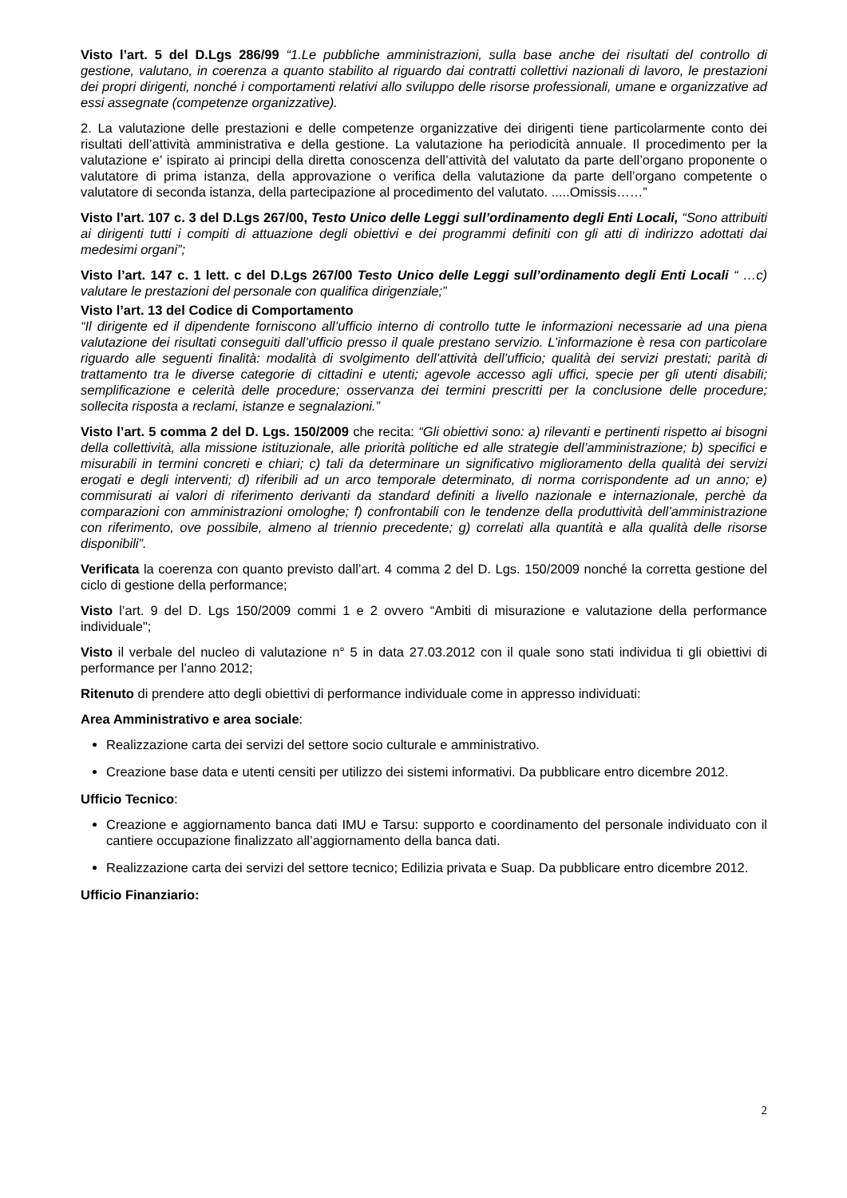Visto l’art. 5 del D.Lgs 286/99 “1.Le pubbliche amministrazioni, sulla base anche dei risultati del controllo di gestione, valutano, in coerenza a quanto stabilito al riguardo dai contratti collettivi nazionali di lavoro, le prestazioni dei propri dirigenti, nonché i comportamenti relativi allo sviluppo delle risorse professionali, umane e organizzative ad essi assegnate (competenze organizzative).
2. La valutazione delle prestazioni e delle competenze organizzative dei dirigenti tiene particolarmente conto dei risultati dell’attività amministrativa e della gestione. La valutazione ha periodicità annuale. Il procedimento per la valutazione e’ ispirato ai principi della diretta conoscenza dell’attività del valutato da parte dell’organo proponente o valutatore di prima istanza, della approvazione o verifica della valutazione da parte dell’organo competente o valutatore di seconda istanza, della partecipazione al procedimento del valutato. .....Omissis……”
Visto l’art. 107 c. 3 del D.Lgs 267/00, Testo Unico delle Leggi sull’ordinamento degli Enti Locali, “Sono attribuiti ai dirigenti tutti i compiti di attuazione degli obiettivi e dei programmi definiti con gli atti di indirizzo adottati dai medesimi organi”;
Visto l’art. 147 c. 1 lett. c del D.Lgs 267/00 Testo Unico delle Leggi sull’ordinamento degli Enti Locali “ …c) valutare le prestazioni del personale con qualifica dirigenziale;”
Visto l’art. 13 del Codice di Comportamento
“Il dirigente ed il dipendente forniscono all’ufficio interno di controllo tutte le informazioni necessarie ad una piena valutazione dei risultati conseguiti dall’ufficio presso il quale prestano servizio. L’informazione è resa con particolare riguardo alle seguenti finalità: modalità di svolgimento dell’attività dell’ufficio; qualità dei servizi prestati; parità di trattamento tra le diverse categorie di cittadini e utenti; agevole accesso agli uffici, specie per gli utenti disabili; semplificazione e celerità delle procedure; osservanza dei termini prescritti per la conclusione delle procedure; sollecita risposta a reclami, istanze e segnalazioni.”
Visto l’art. 5 comma 2 del D. Lgs. 150/2009 che recita: “Gli obiettivi sono: a) rilevanti e pertinenti rispetto ai bisogni della collettività, alla missione istituzionale, alle priorità politiche ed alle strategie dell’amministrazione; b) specifici e misurabili in termini concreti e chiari; c) tali da determinare un significativo miglioramento della qualità dei servizi erogati e degli interventi; d) riferibili ad un arco temporale determinato, di norma corrispondente ad un anno; e) commisurati ai valori di riferimento derivanti da standard definiti a livello nazionale e internazionale, perchè da comparazioni con amministrazioni omologhe; f) confrontabili con le tendenze della produttività dell’amministrazione con riferimento, ove possibile, almeno al triennio precedente; g) correlati alla quantità e alla qualità delle risorse disponibili”.
Verificata la coerenza con quanto previsto dall’art. 4 comma 2 del D. Lgs. 150/2009 nonché la corretta gestione del ciclo di gestione della performance;
Visto l’art. 9 del D. Lgs 150/2009 commi 1 e 2 ovvero “Ambiti di misurazione e valutazione della performance individuale";
Visto il verbale del nucleo di valutazione n° 5 in data 27.03.2012 con il quale sono stati individua ti gli obiettivi di performance per l’anno 2012;
Ritenuto di prendere atto degli obiettivi di performance individuale come in appresso individuati:
Area Amministrativo e area sociale:
Realizzazione carta dei servizi del settore socio culturale e amministrativo.
Creazione base data e utenti censiti per utilizzo dei sistemi informativi. Da pubblicare entro dicembre 2012.
Ufficio Tecnico:
Creazione e aggiornamento banca dati IMU e Tarsu: supporto e coordinamento del personale individuato con il cantiere occupazione finalizzato all’aggiornamento della banca dati.
Realizzazione carta dei servizi del settore tecnico; Edilizia privata e Suap. Da pubblicare entro dicembre 2012.
Ufficio Finanziario:
2